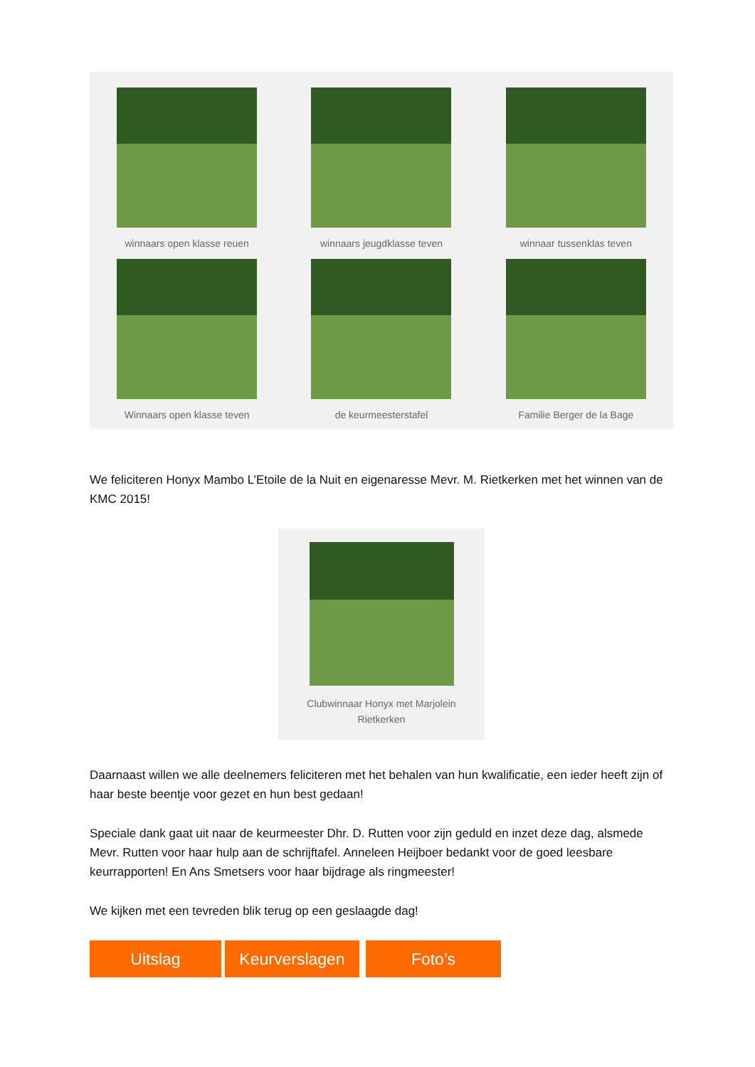winnaars open klasse reuen
winnaars jeugdklasse teven
winnaar tussenklas teven
Winnaars open klasse teven
de keurmeesterstafel
Familie Berger de la Bage
We feliciteren Honyx Mambo L’Etoile de la Nuit en eigenaresse Mevr. M. Rietkerken met het winnen van de KMC 2015!
Clubwinnaar Honyx met Marjolein
Rietkerken
Daarnaast willen we alle deelnemers feliciteren met het behalen van hun kwalificatie, een ieder heeft zijn of haar beste beentje voor gezet en hun best gedaan!
Speciale dank gaat uit naar de keurmeester Dhr. D. Rutten voor zijn geduld en inzet deze dag, alsmede Mevr. Rutten voor haar hulp aan de schrijftafel. Anneleen Heijboer bedankt voor de goed leesbare keurrapporten! En Ans Smetsers voor haar bijdrage als ringmeester!
We kijken met een tevreden blik terug op een geslaagde dag!
Uitslag Keurverslagen Foto’s